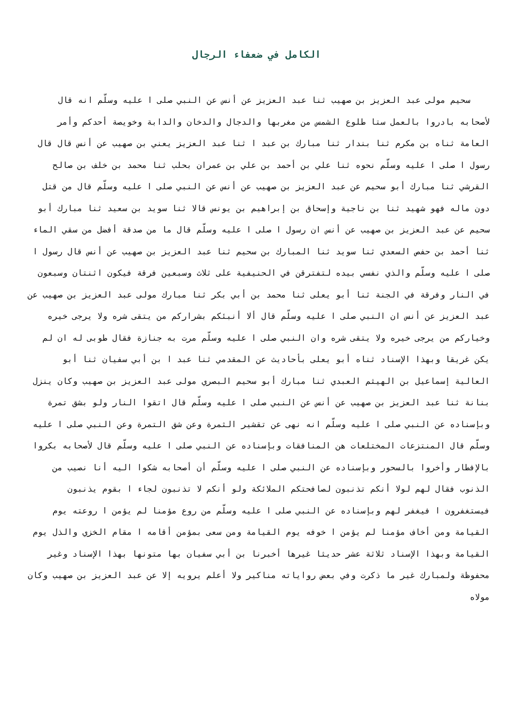الكامل في ضعفاء الرجال
سحيم مولى عبد العزيز بن صهيب ثنا عبد العزيز عن أنس عن النبي صلى ا عليه وسلّم انه قال لأصحابه بادروا بالعمل ستا طلوع الشمس من مغربها والدجال والدخان والدابة وخويصة أحدكم وأمر العامة ثناه بن مكرم ثنا بندار ثنا مبارك بن عبد ا ثنا عبد العزيز يعني بن صهيب عن أنس قال قال رسول ا صلى ا عليه وسلّم نحوه ثنا علي بن أحمد بن علي بن عمران بحلب ثنا محمد بن خلف بن صالح القرشي ثنا مبارك أبو سحيم عن عبد العزيز بن صهيب عن أنس عن النبي صلى ا عليه وسلّم قال من قتل دون ماله فهو شهيد ثنا بن ناجية وإسحاق بن إبراهيم بن يونس قالا ثنا سويد بن سعيد ثنا مبارك أبو سحيم عن عبد العزيز بن صهيب عن أنس ان رسول ا صلى ا عليه وسلّم قال ما من صدقة أفضل من سقي الماء ثنا أحمد بن حفص السعدي ثنا سويد ثنا المبارك بن سحيم ثنا عبد العزيز بن صهيب عن أنس قال رسول ا صلى ا عليه وسلّم والذي نفسي بيده لتفترقن في الحنيفية على ثلاث وسبعين فرقة فيكون اثنتان وسبعون في النار وفرقة في الجنة ثنا أبو يعلى ثنا محمد بن أبي بكر ثنا مبارك مولى عبد العزيز بن صهيب عن عبد العزيز عن أنس ان النبي صلى ا عليه وسلّم قال ألا أنبئكم بشراركم من يتقى شره ولا يرجى خيره وخياركم من يرجى خيره ولا يتقى شره وان النبي صلى ا عليه وسلّم مرت به جنازة فقال طوبى له ان لم يكن غريقا وبهذا الإسناد ثناه أبو يعلى بأحاديث عن المقدمي ثنا عبد ا بن أبي سفيان ثنا أبو العالية إسماعيل بن الهيثم العبدي ثنا مبارك أبو سحيم البصري مولى عبد العزيز بن صهيب وكان ينزل بنانة ثنا عبد العزيز بن صهيب عن أنس عن النبي صلى ا عليه وسلّم قال اتقوا النار ولو بشق تمرة وبإسناده عن النبي صلى ا عليه وسلّم انه نهى عن تقشير الثمرة وعن شق التمرة وعن النبي صلى ا عليه وسلّم قال المنتزعات المختلعات هن المنافقات وبإسناده عن النبي صلى ا عليه وسلّم قال لأصحابه بكروا بالإفطار وأخروا بالسحور وبإسناده عن النبي صلى ا عليه وسلّم أن أصحابه شكوا اليه أنا نصيب من الذنوب فقال لهم لولا أنكم تذنبون لصافحتكم الملائكة ولو أنكم لا تذنبون لجاء ا بقوم يذنبون فيستغفرون ا فيغفر لهم وبإسناده عن النبي صلى ا عليه وسلّم من روع مؤمنا لم يؤمن ا روعته يوم القيامة ومن أخاف مؤمنا لم يؤمن ا خوفه يوم القيامة ومن سعى بمؤمن أقامه ا مقام الخزي والذل يوم القيامة وبهذا الإسناد ثلاثة عشر حديثا غيرها أخبرنا بن أبي سفيان بها متونها بهذا الإسناد وغير محفوظة ولمبارك غير ما ذكرت وفي بعض رواياته مناكير ولا أعلم يرويه إلا عن عبد العزيز بن صهيب وكان مولاه